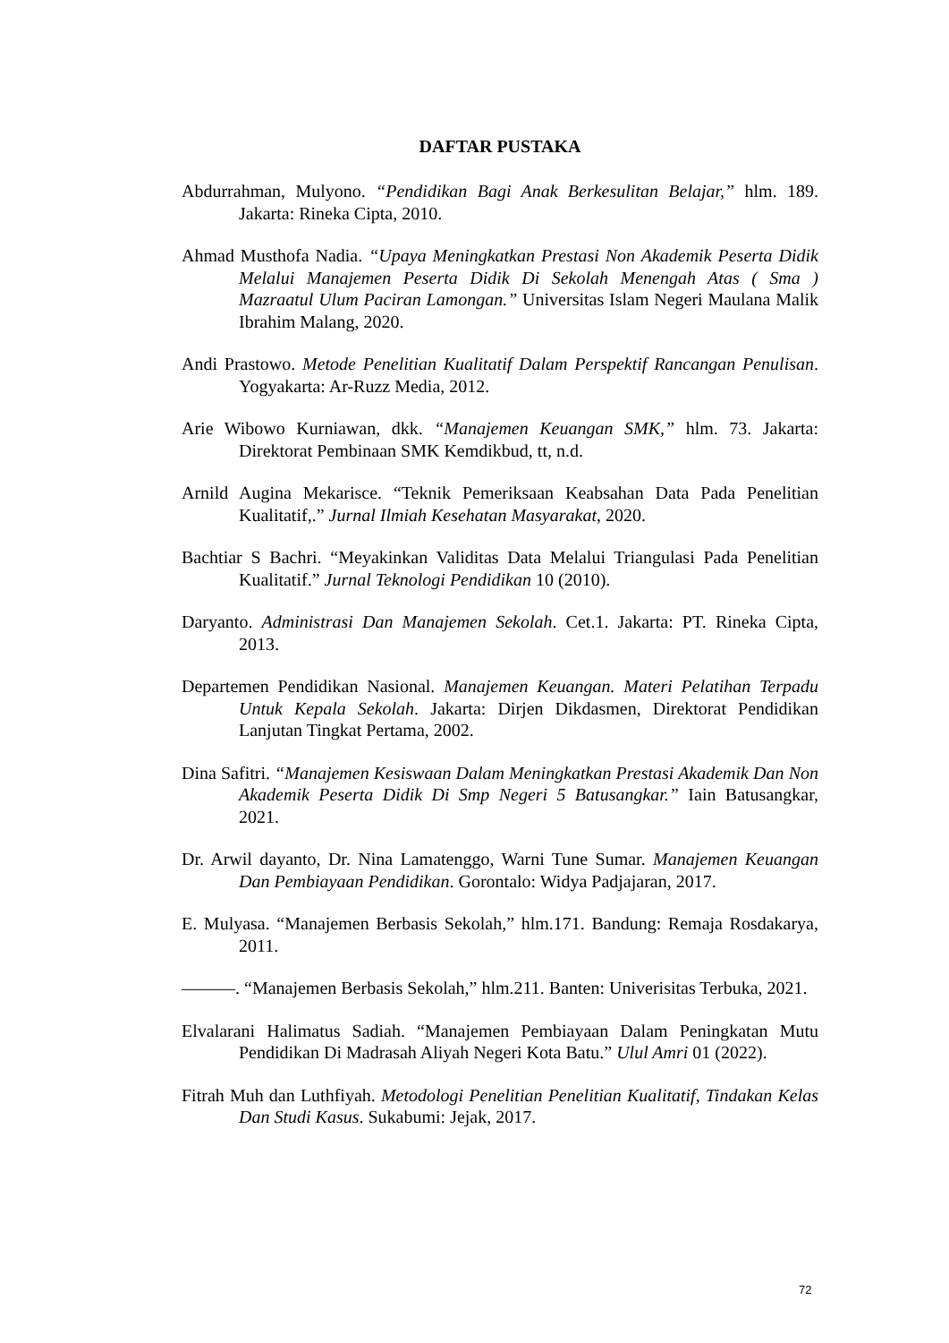DAFTAR PUSTAKA
Abdurrahman, Mulyono. “Pendidikan Bagi Anak Berkesulitan Belajar,” hlm. 189. Jakarta: Rineka Cipta, 2010.
Ahmad Musthofa Nadia. “Upaya Meningkatkan Prestasi Non Akademik Peserta Didik Melalui Manajemen Peserta Didik Di Sekolah Menengah Atas ( Sma ) Mazraatul Ulum Paciran Lamongan.” Universitas Islam Negeri Maulana Malik Ibrahim Malang, 2020.
Andi Prastowo. Metode Penelitian Kualitatif Dalam Perspektif Rancangan Penulisan. Yogyakarta: Ar-Ruzz Media, 2012.
Arie Wibowo Kurniawan, dkk. “Manajemen Keuangan SMK,” hlm. 73. Jakarta: Direktorat Pembinaan SMK Kemdikbud, tt, n.d.
Arnild Augina Mekarisce. “Teknik Pemeriksaan Keabsahan Data Pada Penelitian Kualitatif,.” Jurnal Ilmiah Kesehatan Masyarakat, 2020.
Bachtiar S Bachri. “Meyakinkan Validitas Data Melalui Triangulasi Pada Penelitian Kualitatif.” Jurnal Teknologi Pendidikan 10 (2010).
Daryanto. Administrasi Dan Manajemen Sekolah. Cet.1. Jakarta: PT. Rineka Cipta, 2013.
Departemen Pendidikan Nasional. Manajemen Keuangan. Materi Pelatihan Terpadu Untuk Kepala Sekolah. Jakarta: Dirjen Dikdasmen, Direktorat Pendidikan Lanjutan Tingkat Pertama, 2002.
Dina Safitri. “Manajemen Kesiswaan Dalam Meningkatkan Prestasi Akademik Dan Non Akademik Peserta Didik Di Smp Negeri 5 Batusangkar.” Iain Batusangkar, 2021.
Dr. Arwil dayanto, Dr. Nina Lamatenggo, Warni Tune Sumar. Manajemen Keuangan Dan Pembiayaan Pendidikan. Gorontalo: Widya Padjajaran, 2017.
E. Mulyasa. “Manajemen Berbasis Sekolah,” hlm.171. Bandung: Remaja Rosdakarya, 2011.
———. “Manajemen Berbasis Sekolah,” hlm.211. Banten: Univerisitas Terbuka, 2021.
Elvalarani Halimatus Sadiah. “Manajemen Pembiayaan Dalam Peningkatan Mutu Pendidikan Di Madrasah Aliyah Negeri Kota Batu.” Ulul Amri 01 (2022).
Fitrah Muh dan Luthfiyah. Metodologi Penelitian Penelitian Kualitatif, Tindakan Kelas Dan Studi Kasus. Sukabumi: Jejak, 2017.
72